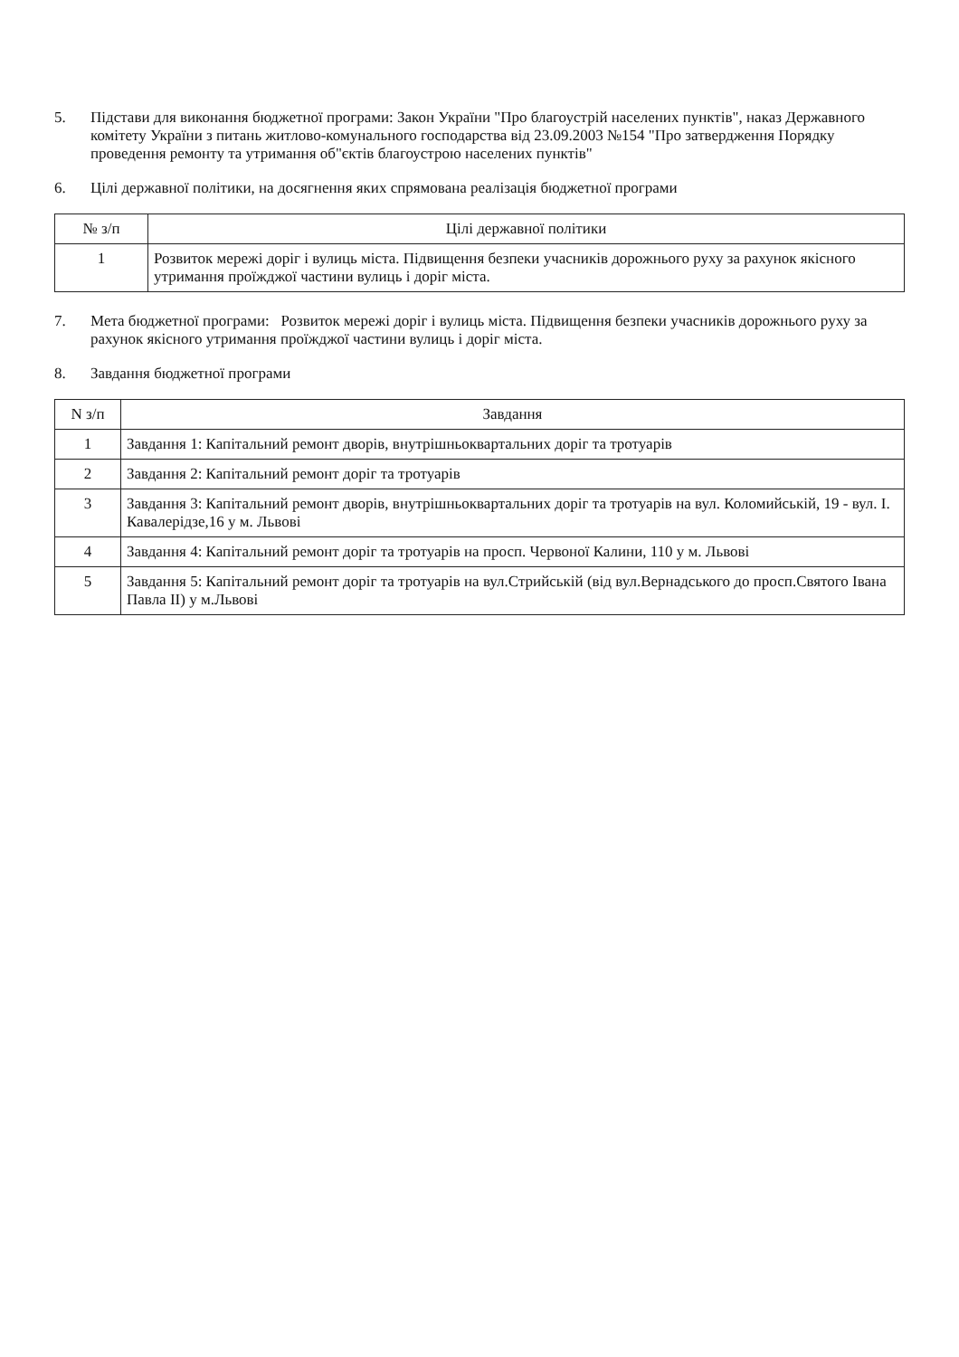5. Підстави для виконання бюджетної програми: Закон України "Про благоустрій населених пунктів", наказ Державного комітету України з питань житлово-комунального господарства від 23.09.2003 №154 "Про затвердження Порядку проведення ремонту та утримання об"єктів благоустрою населених пунктів"
6. Цілі державної політики, на досягнення яких спрямована реалізація бюджетної програми
| № з/п | Цілі державної політики |
| --- | --- |
| 1 | Розвиток мережі доріг і вулиць міста. Підвищення безпеки учасників дорожнього руху за рахунок якісного утримання проїжджої частини вулиць і доріг міста. |
7. Мета бюджетної програми: Розвиток мережі доріг і вулиць міста. Підвищення безпеки учасників дорожнього руху за рахунок якісного утримання проїжджої частини вулиць і доріг міста.
8. Завдання бюджетної програми
| N з/п | Завдання |
| --- | --- |
| 1 | Завдання 1: Капітальний ремонт дворів, внутрішньоквартальних доріг та тротуарів |
| 2 | Завдання 2: Капітальний ремонт доріг та тротуарів |
| 3 | Завдання 3: Капітальний ремонт дворів, внутрішньоквартальних доріг та тротуарів на вул. Коломийській, 19 - вул. І. Кавалерідзе,16 у м. Львові |
| 4 | Завдання 4: Капітальний ремонт доріг та тротуарів на просп. Червоної Калини, 110 у м. Львові |
| 5 | Завдання 5: Капітальний ремонт доріг та тротуарів на вул.Стрийській (від вул.Вернадського до просп.Святого Івана Павла ІІ) у м.Львові |